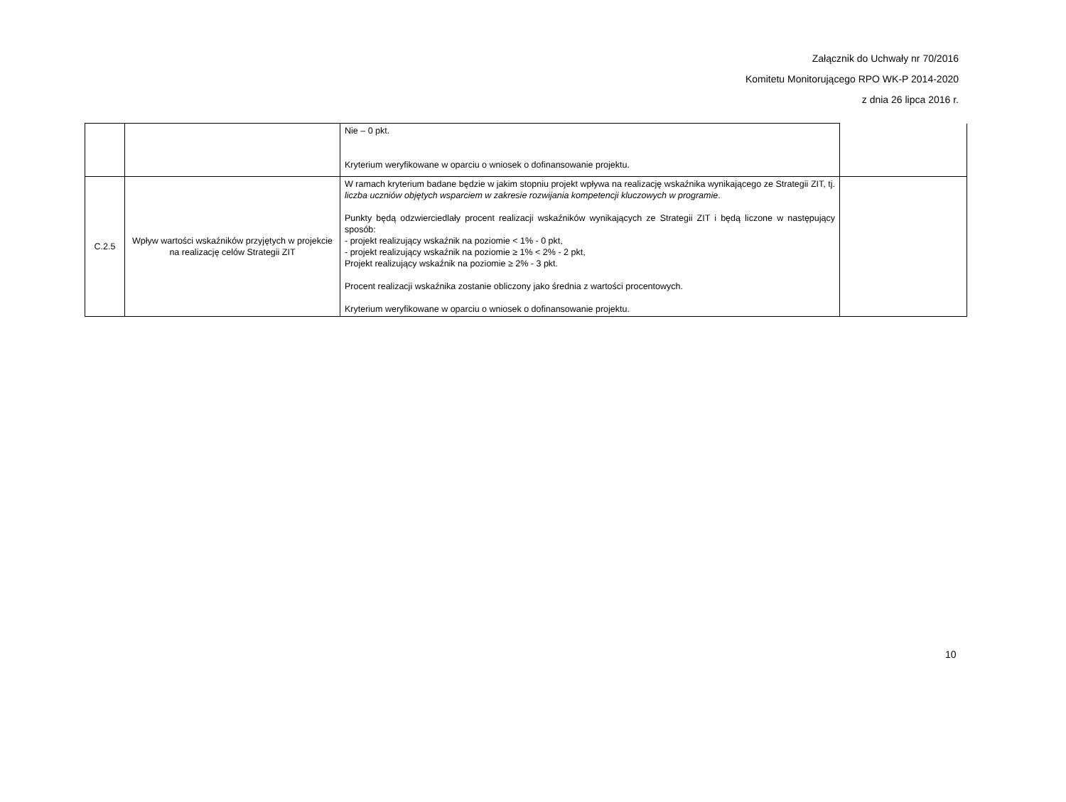Załącznik do Uchwały nr 70/2016
Komitetu Monitorującego RPO WK-P 2014-2020
z dnia 26 lipca 2016 r.
| | | Nie – 0 pkt. Kryterium weryfikowane w oparciu o wniosek o dofinansowanie projektu. | |
| C.2.5 | Wpływ wartości wskaźników przyjętych w projekcie na realizację celów Strategii ZIT | W ramach kryterium badane będzie w jakim stopniu projekt wpływa na realizację wskaźnika wynikającego ze Strategii ZIT, tj. liczba uczniów objętych wsparciem w zakresie rozwijania kompetencji kluczowych w programie . Punkty będą odzwierciedlały procent realizacji wskaźników wynikających ze Strategii ZIT i będą liczone w następujący sposób: - projekt realizujący wskaźnik na poziomie < 1% - 0 pkt, - projekt realizujący wskaźnik na poziomie ≥ 1% < 2% - 2 pkt, Projekt realizujący wskaźnik na poziomie ≥ 2% - 3 pkt. Procent realizacji wskaźnika zostanie obliczony jako średnia z wartości procentowych. Kryterium weryfikowane w oparciu o wniosek o dofinansowanie projektu. | |
10